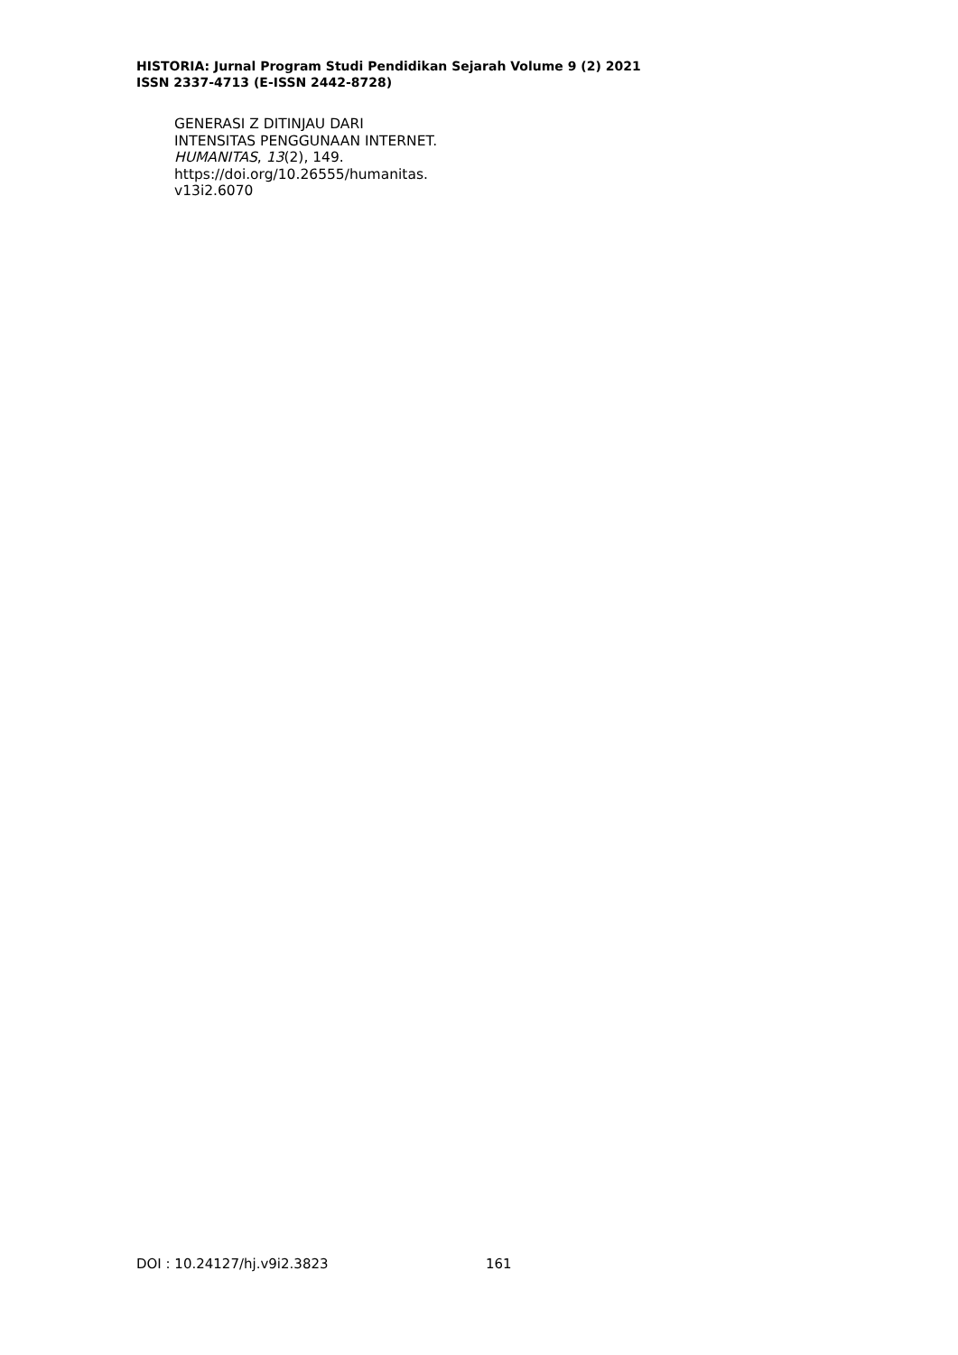HISTORIA: Jurnal Program Studi Pendidikan Sejarah Volume 9 (2) 2021
ISSN 2337-4713 (E-ISSN 2442-8728)
GENERASI Z DITINJAU DARI
INTENSITAS PENGGUNAAN INTERNET.
HUMANITAS, 13(2), 149.
https://doi.org/10.26555/humanitas.
v13i2.6070
DOI : 10.24127/hj.v9i2.3823 161